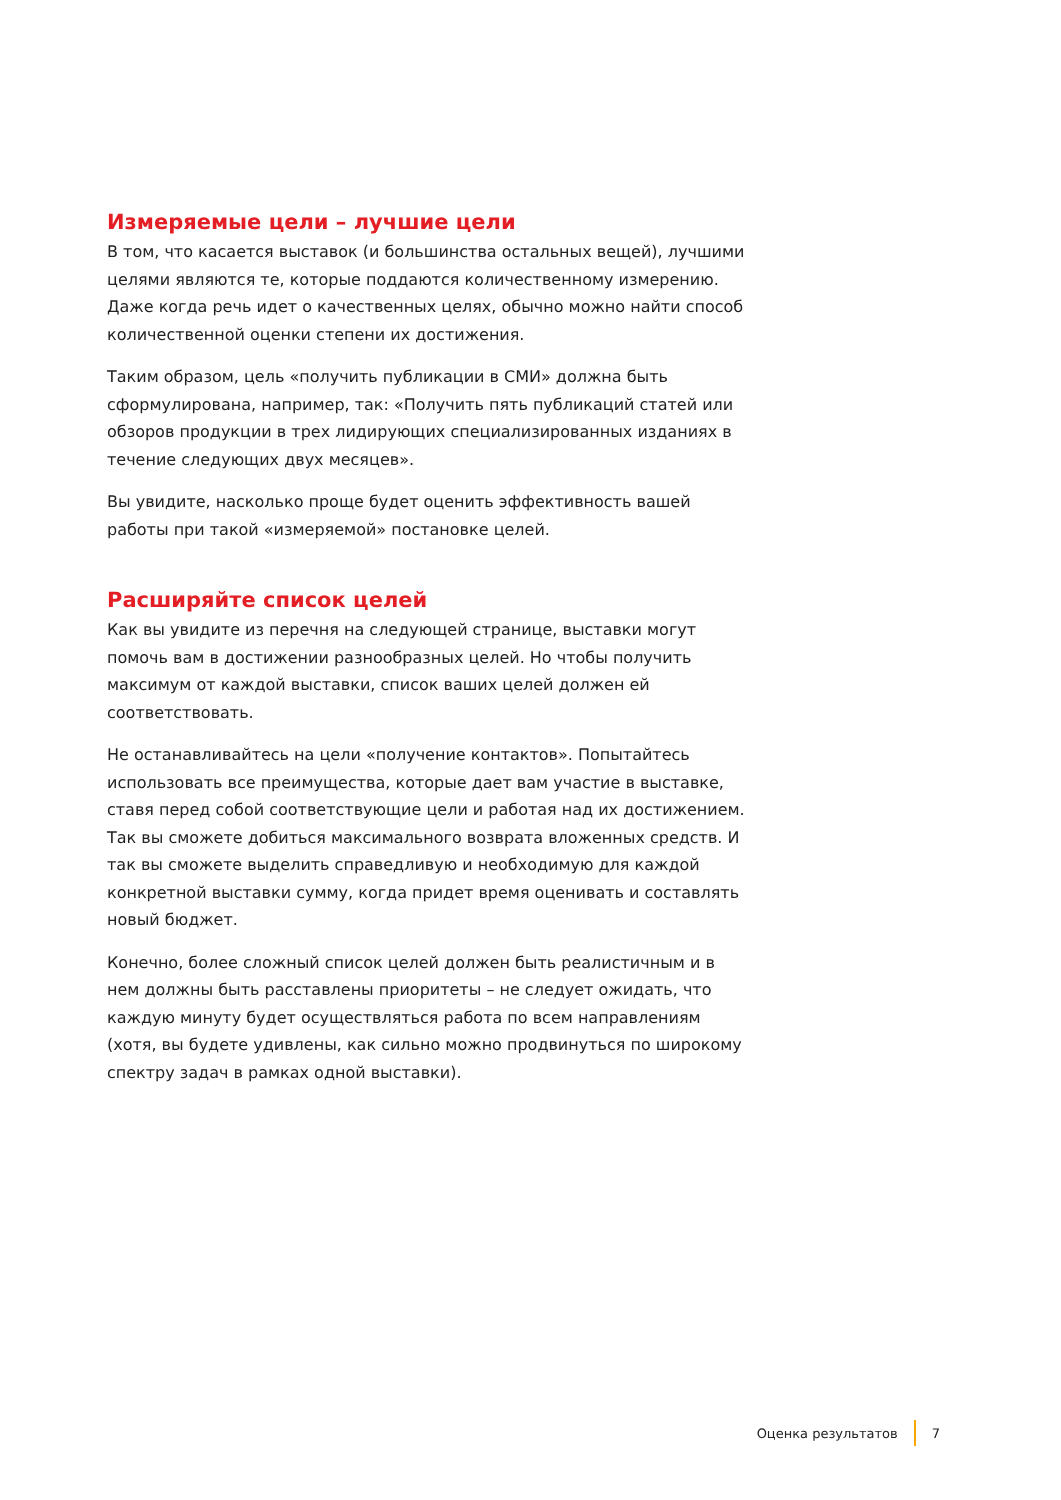Измеряемые цели – лучшие цели
В том, что касается выставок (и большинства остальных вещей), лучшими целями являются те, которые поддаются количественному измерению. Даже когда речь идет о качественных целях, обычно можно найти способ количественной оценки степени их достижения.
Таким образом, цель «получить публикации в СМИ» должна быть сформулирована, например, так: «Получить пять публикаций статей или обзоров продукции в трех лидирующих специализированных изданиях в течение следующих двух месяцев».
Вы увидите, насколько проще будет оценить эффективность вашей работы при такой «измеряемой» постановке целей.
Расширяйте список целей
Как вы увидите из перечня на следующей странице, выставки могут помочь вам в достижении разнообразных целей. Но чтобы получить максимум от каждой выставки, список ваших целей должен ей соответствовать.
Не останавливайтесь на цели «получение контактов». Попытайтесь использовать все преимущества, которые дает вам участие в выставке, ставя перед собой соответствующие цели и работая над их достижением. Так вы сможете добиться максимального возврата вложенных средств. И так вы сможете выделить справедливую и необходимую для каждой конкретной выставки сумму, когда придет время оценивать и составлять новый бюджет.
Конечно, более сложный список целей должен быть реалистичным и в нем должны быть расставлены приоритеты – не следует ожидать, что каждую минуту будет осуществляться работа по всем направлениям (хотя, вы будете удивлены, как сильно можно продвинуться по широкому спектру задач в рамках одной выставки).
Оценка результатов 7